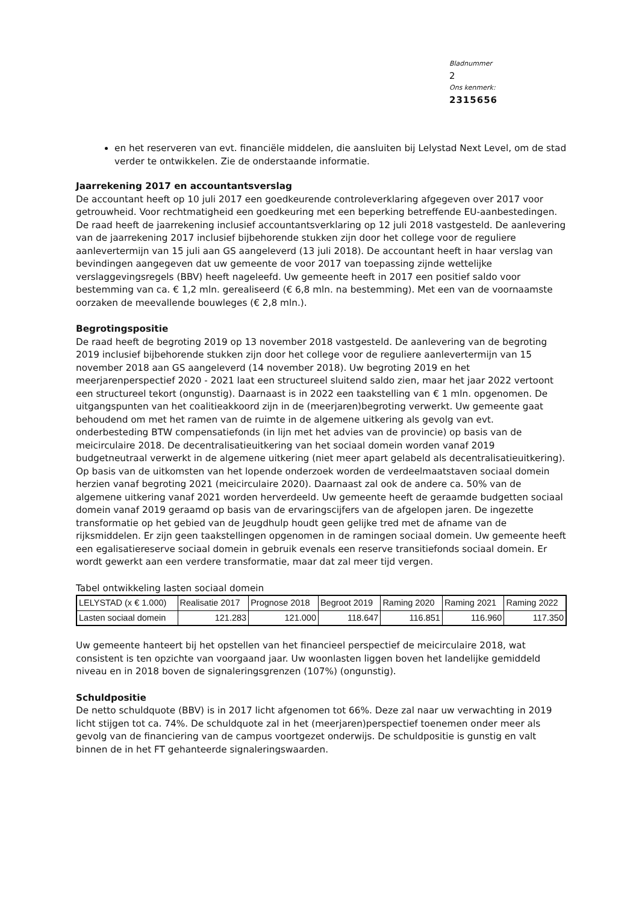Bladnummer
2
Ons kenmerk:
2315656
en het reserveren van evt. financiële middelen, die aansluiten bij Lelystad Next Level, om de stad verder te ontwikkelen. Zie de onderstaande informatie.
Jaarrekening 2017 en accountantsverslag
De accountant heeft op 10 juli 2017 een goedkeurende controleverklaring afgegeven over 2017 voor getrouwheid. Voor rechtmatigheid een goedkeuring met een beperking betreffende EU-aanbestedingen. De raad heeft de jaarrekening inclusief accountantsverklaring op 12 juli 2018 vastgesteld. De aanlevering van de jaarrekening 2017 inclusief bijbehorende stukken zijn door het college voor de reguliere aanlevertermijn van 15 juli aan GS aangeleverd (13 juli 2018). De accountant heeft in haar verslag van bevindingen aangegeven dat uw gemeente de voor 2017 van toepassing zijnde wettelijke verslaggevingsregels (BBV) heeft nageleefd. Uw gemeente heeft in 2017 een positief saldo voor bestemming van ca. € 1,2 mln. gerealiseerd (€ 6,8 mln. na bestemming). Met een van de voornaamste oorzaken de meevallende bouwleges (€ 2,8 mln.).
Begrotingspositie
De raad heeft de begroting 2019 op 13 november 2018 vastgesteld. De aanlevering van de begroting 2019 inclusief bijbehorende stukken zijn door het college voor de reguliere aanlevertermijn van 15 november 2018 aan GS aangeleverd (14 november 2018). Uw begroting 2019 en het meerjarenperspectief 2020 - 2021 laat een structureel sluitend saldo zien, maar het jaar 2022 vertoont een structureel tekort (ongunstig). Daarnaast is in 2022 een taakstelling van € 1 mln. opgenomen. De uitgangspunten van het coalitieakkoord zijn in de (meerjaren)begroting verwerkt. Uw gemeente gaat behoudend om met het ramen van de ruimte in de algemene uitkering als gevolg van evt. onderbesteding BTW compensatiefonds (in lijn met het advies van de provincie) op basis van de meicirculaire 2018. De decentralisatieuitkering van het sociaal domein worden vanaf 2019 budgetneutraal verwerkt in de algemene uitkering (niet meer apart gelabeld als decentralisatieuitkering). Op basis van de uitkomsten van het lopende onderzoek worden de verdeelmaatstaven sociaal domein herzien vanaf begroting 2021 (meicirculaire 2020). Daarnaast zal ook de andere ca. 50% van de algemene uitkering vanaf 2021 worden herverdeeld. Uw gemeente heeft de geraamde budgetten sociaal domein vanaf 2019 geraamd op basis van de ervaringscijfers van de afgelopen jaren. De ingezette transformatie op het gebied van de Jeugdhulp houdt geen gelijke tred met de afname van de rijksmiddelen. Er zijn geen taakstellingen opgenomen in de ramingen sociaal domein. Uw gemeente heeft een egalisatiereserve sociaal domein in gebruik evenals een reserve transitiefonds sociaal domein. Er wordt gewerkt aan een verdere transformatie, maar dat zal meer tijd vergen.
Tabel ontwikkeling lasten sociaal domein
| LELYSTAD (x € 1.000) | Realisatie 2017 | Prognose 2018 | Begroot 2019 | Raming 2020 | Raming 2021 | Raming 2022 |
| Lasten sociaal domein | 121.283 | 121.000 | 118.647 | 116.851 | 116.960 | 117.350 |
Uw gemeente hanteert bij het opstellen van het financieel perspectief de meicirculaire 2018, wat consistent is ten opzichte van voorgaand jaar. Uw woonlasten liggen boven het landelijke gemiddeld niveau en in 2018 boven de signaleringsgrenzen (107%) (ongunstig).
Schuldpositie
De netto schuldquote (BBV) is in 2017 licht afgenomen tot 66%. Deze zal naar uw verwachting in 2019 licht stijgen tot ca. 74%. De schuldquote zal in het (meerjaren)perspectief toenemen onder meer als gevolg van de financiering van de campus voortgezet onderwijs. De schuldpositie is gunstig en valt binnen de in het FT gehanteerde signaleringswaarden.